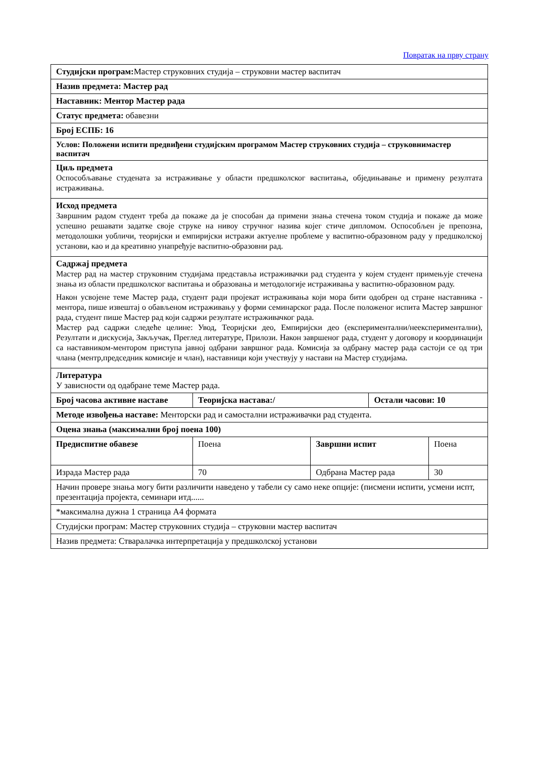Повратак на прву страну
| Студијски програм: Мастер струковних студија – струковни мастер васпитач | | | | |
| Назив предмета: Мастер рад | | | | |
| Наставник: Ментор Мастер рада | | | | |
| Статус предмета: обавезни | | | | |
| Број ЕСПБ: 16 | | | | |
| Услов: Положени испити предвиђени студијским програмом Мастер струковних студија – струковнимастер васпитач | | | | |
| Циљ предмета Оспособљавање студената за истраживање у области предшколског васпитања, обједињавање и примену резултата истраживања. | | | | |
| Исход предмета Завршним радом студент треба да покаже да је способан да примени знања стечена током студија и покаже да може успешно решавати задатке своје струке на нивоу стручног назива којег стиче дипломом. Оспособљен је препозна, методолошки уобличи, теоријски и емпиријски истражи актуелне проблеме у васпитно-образовном раду у предшколској установи, као и да креативно унапређује васпитно-образовни рад. | | | | |
| Садржај предмета Мастер рад на мастер струковним студијама представља истраживачки рад студента у којем студент примењује стечена знања из области предшколског васпитања и образовања и методологије истраживања у васпитно-образовном раду. Након усвојене теме Мастер рада, студент ради пројекат истраживања који мора бити одобрен од стране наставника - ментора, пише извештај о обављеном истраживању у форми семинарског рада. После положеног испита Мастер завршног рада, студент пише Мастер рад који садржи резултате истраживачког рада. Мастер рад садржи следеће целине: Увод, Теоријски део, Емпиријски део (експериментални/неекспериментални), Резултати и дискусија, Закључак, Преглед литературе, Прилози. Након завршеног рада, студент у договору и координацији са наставником-ментором приступа јавној одбрани завршног рада. Комисија за одбрану мастер рада састоји се од три члана (ментр,председник комисије и члан), наставници који учествују у настави на Мастер студијама. | | | | |
| Литература У зависности од одабране теме Мастер рада. | | | | |
| Број часова активне наставе | Теоријска настава:/ | | Остали часови: 10 | |
| Методе извођења наставе: Менторски рад и самостални истраживачки рад студента. | | | | |
| Оцена знања (максимални број поена 100) | | | | |
| Предиспитне обавезе | Поена | Завршни испит | | Поена |
| Израда Мастер рада | 70 | Одбрана Мастер рада | | 30 |
| Начин провере знања могу бити различити наведено у табели су само неке опције: (писмени испити, усмени испт, презентација пројекта, семинари итд...... | | | | |
| *максимална дужна 1 страница А4 формата | | | | |
| Студијски програм: Мастер струковних студија – струковни мастер васпитач | | | | |
| Назив предмета: Стваралачка интерпретација у предшколској установи | | | | |